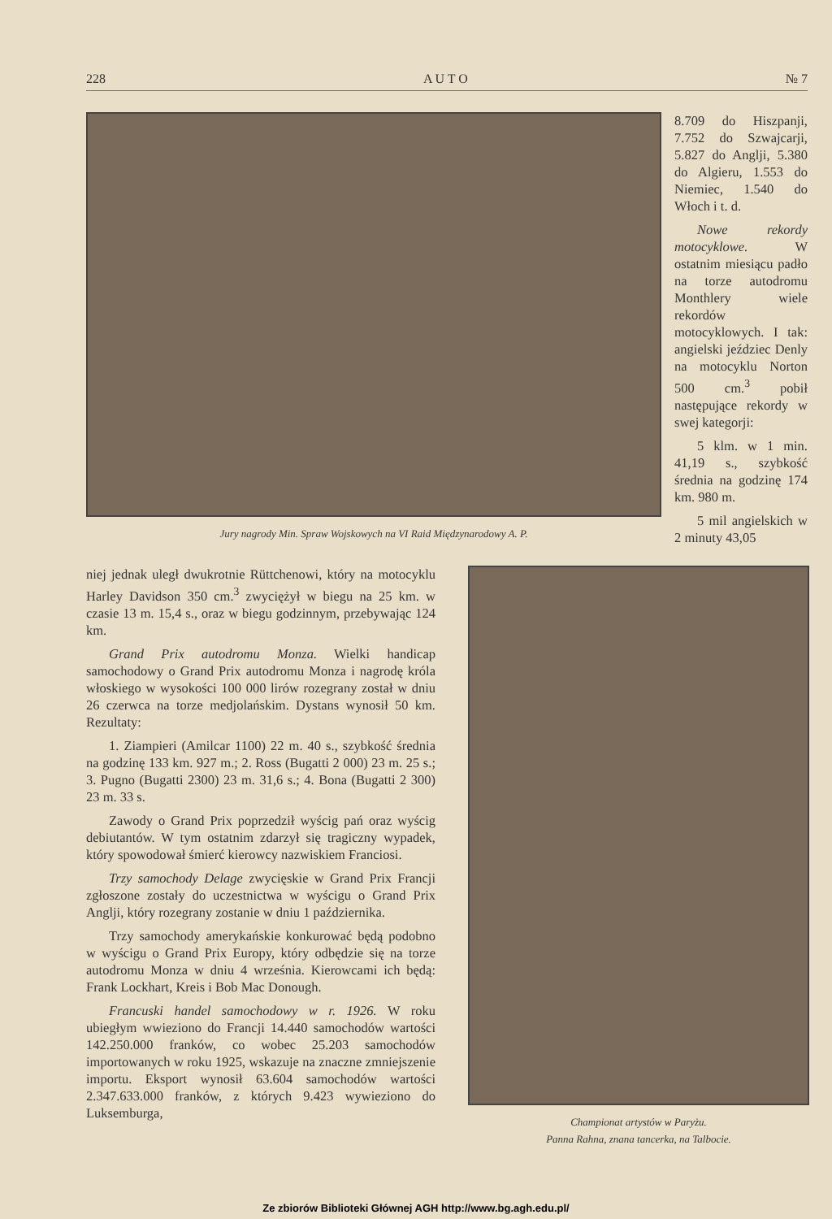228 A U T O № 7
Jury nagrody Min. Spraw Wojskowych na VI Raid Międzynarodowy A. P.
8.709 do Hiszpanji, 7.752 do Szwajcarji, 5.827 do Anglji, 5.380 do Algieru, 1.553 do Niemiec, 1.540 do Włoch i t. d.
Nowe rekordy motocyklowe. W ostatnim miesiącu padło na torze autodromu Monthlery wiele rekordów motocyklowych. I tak: angielski jeździec Denly na motocyklu Norton 500 cm.<sup>3</sup> pobił następujące rekordy w swej kategorji:
5 klm. w 1 min. 41,19 s., szybkość średnia na godzinę 174 km. 980 m.
5 mil angielskich w 2 minuty 43,05
niej jednak uległ dwukrotnie Rüttchenowi, który na motocyklu Harley Davidson 350 cm.<sup>3</sup> zwyciężył w biegu na 25 km. w czasie 13 m. 15,4 s., oraz w biegu godzinnym, przebywając 124 km.
Grand Prix autodromu Monza. Wielki handicap samochodowy o Grand Prix autodromu Monza i nagrodę króla włoskiego w wysokości 100 000 lirów rozegrany został w dniu 26 czerwca na torze medjolańskim. Dystans wynosił 50 km. Rezultaty:
1. Ziampieri (Amilcar 1100) 22 m. 40 s., szybkość średnia na godzinę 133 km. 927 m.; 2. Ross (Bugatti 2 000) 23 m. 25 s.; 3. Pugno (Bugatti 2300) 23 m. 31,6 s.; 4. Bona (Bugatti 2 300) 23 m. 33 s.
Zawody o Grand Prix poprzedził wyścig pań oraz wyścig debiutantów. W tym ostatnim zdarzył się tragiczny wypadek, który spowodował śmierć kierowcy nazwiskiem Franciosi.
Trzy samochody Delage zwycięskie w Grand Prix Francji zgłoszone zostały do uczestnictwa w wyścigu o Grand Prix Anglji, który rozegrany zostanie w dniu 1 października.
Trzy samochody amerykańskie konkurować będą podobno w wyścigu o Grand Prix Europy, który odbędzie się na torze autodromu Monza w dniu 4 września. Kierowcami ich będą: Frank Lockhart, Kreis i Bob Mac Donough.
Francuski handel samochodowy w r. 1926. W roku ubiegłym wwieziono do Francji 14.440 samochodów wartości 142.250.000 franków, co wobec 25.203 samochodów importowanych w roku 1925, wskazuje na znaczne zmniejszenie importu. Eksport wynosił 63.604 samochodów wartości 2.347.633.000 franków, z których 9.423 wywieziono do Luksemburga,
Championat artystów w Paryżu.
Panna Rahna, znana tancerka, na Talbocie.
Ze zbiorów Biblioteki Głównej AGH http://www.bg.agh.edu.pl/